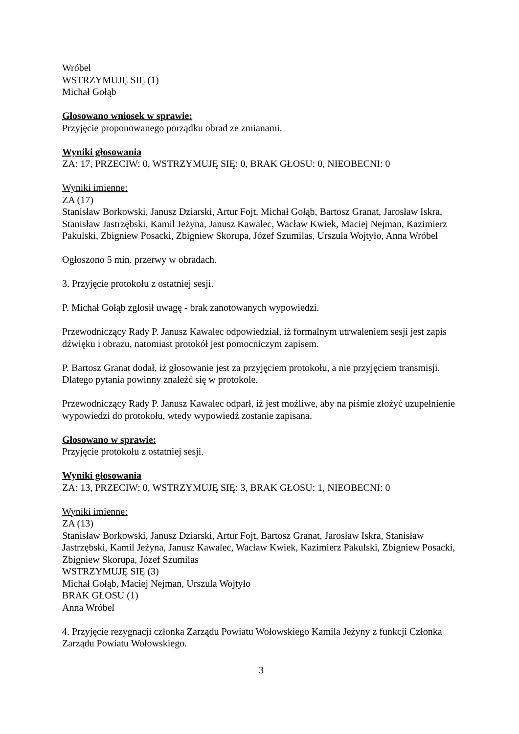Wróbel
WSTRZYMUJĘ SIĘ (1)
Michał Gołąb
Głosowano wniosek w sprawie:
Przyjęcie proponowanego porządku obrad ze zmianami.
Wyniki głosowania
ZA: 17, PRZECIW: 0, WSTRZYMUJĘ SIĘ: 0, BRAK GŁOSU: 0, NIEOBECNI: 0
Wyniki imienne:
ZA (17)
Stanisław Borkowski, Janusz Dziarski, Artur Fojt, Michał Gołąb, Bartosz Granat, Jarosław Iskra, Stanisław Jastrzębski, Kamil Jeżyna, Janusz Kawalec, Wacław Kwiek, Maciej Nejman, Kazimierz Pakulski, Zbigniew Posacki, Zbigniew Skorupa, Józef Szumilas, Urszula Wojtyło, Anna Wróbel
Ogłoszono 5 min. przerwy w obradach.
3. Przyjęcie protokołu z ostatniej sesji.
P. Michał Gołąb zgłosił uwagę - brak zanotowanych wypowiedzi.
Przewodniczący Rady P. Janusz Kawalec odpowiedział, iż formalnym utrwaleniem sesji jest zapis dźwięku i obrazu, natomiast protokół jest pomocniczym zapisem.
P. Bartosz Granat dodał, iż głosowanie jest za przyjęciem protokołu, a nie przyjęciem transmisji. Dlatego pytania powinny znaleźć się w protokole.
Przewodniczący Rady P. Janusz Kawalec odparł, iż jest możliwe, aby na piśmie złożyć uzupełnienie wypowiedzi do protokołu, wtedy wypowiedź zostanie zapisana.
Głosowano w sprawie:
Przyjęcie protokołu z ostatniej sesji.
Wyniki głosowania
ZA: 13, PRZECIW: 0, WSTRZYMUJĘ SIĘ: 3, BRAK GŁOSU: 1, NIEOBECNI: 0
Wyniki imienne:
ZA (13)
Stanisław Borkowski, Janusz Dziarski, Artur Fojt, Bartosz Granat, Jarosław Iskra, Stanisław Jastrzębski, Kamil Jeżyna, Janusz Kawalec, Wacław Kwiek, Kazimierz Pakulski, Zbigniew Posacki, Zbigniew Skorupa, Józef Szumilas
WSTRZYMUJĘ SIĘ (3)
Michał Gołąb, Maciej Nejman, Urszula Wojtyło
BRAK GŁOSU (1)
Anna Wróbel
4. Przyjęcie rezygnacji członka Zarządu Powiatu Wołowskiego Kamila Jeżyny z funkcji Członka Zarządu Powiatu Wołowskiego.
3